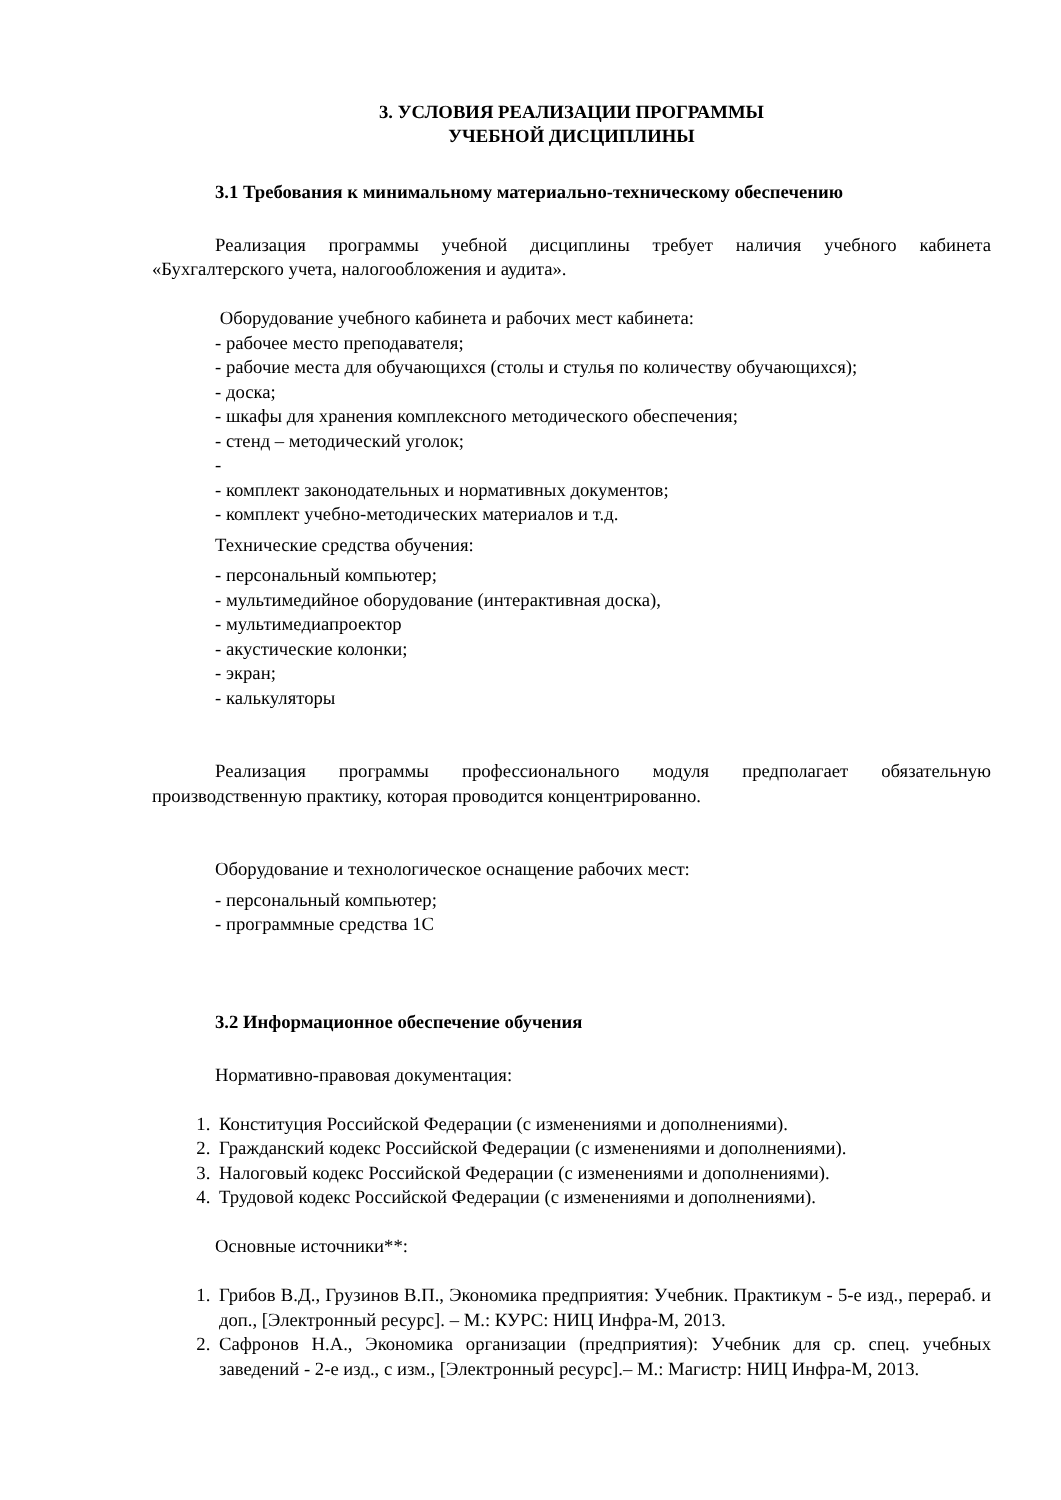3. УСЛОВИЯ РЕАЛИЗАЦИИ ПРОГРАММЫ
УЧЕБНОЙ ДИСЦИПЛИНЫ
3.1 Требования к минимальному материально-техническому обеспечению
Реализация программы учебной дисциплины требует наличия учебного кабинета «Бухгалтерского учета, налогообложения и аудита».
Оборудование учебного кабинета и рабочих мест кабинета:
- рабочее место преподавателя;
- рабочие места для обучающихся (столы и стулья по количеству обучающихся);
- доска;
- шкафы для хранения комплексного методического обеспечения;
- стенд – методический уголок;
-
- комплект законодательных и нормативных документов;
- комплект учебно-методических материалов и т.д.
Технические средства обучения:
- персональный компьютер;
- мультимедийное оборудование (интерактивная доска),
- мультимедиапроектор
- акустические колонки;
- экран;
- калькуляторы
Реализация программы профессионального модуля предполагает обязательную производственную практику, которая проводится концентрированно.
Оборудование и технологическое оснащение рабочих мест:
- персональный компьютер;
- программные средства 1С
3.2 Информационное обеспечение обучения
Нормативно-правовая документация:
1. Конституция Российской Федерации (с изменениями и дополнениями).
2. Гражданский кодекс Российской Федерации (с изменениями и дополнениями).
3. Налоговый кодекс Российской Федерации (с изменениями и дополнениями).
4. Трудовой кодекс Российской Федерации (с изменениями и дополнениями).
Основные источники**:
1. Грибов В.Д., Грузинов В.П., Экономика предприятия: Учебник. Практикум - 5-е изд., перераб. и доп., [Электронный ресурс]. – М.: КУРС: НИЦ Инфра-М, 2013.
2. Сафронов Н.А., Экономика организации (предприятия): Учебник для ср. спец. учебных заведений - 2-е изд., с изм., [Электронный ресурс].– М.: Магистр: НИЦ Инфра-М, 2013.